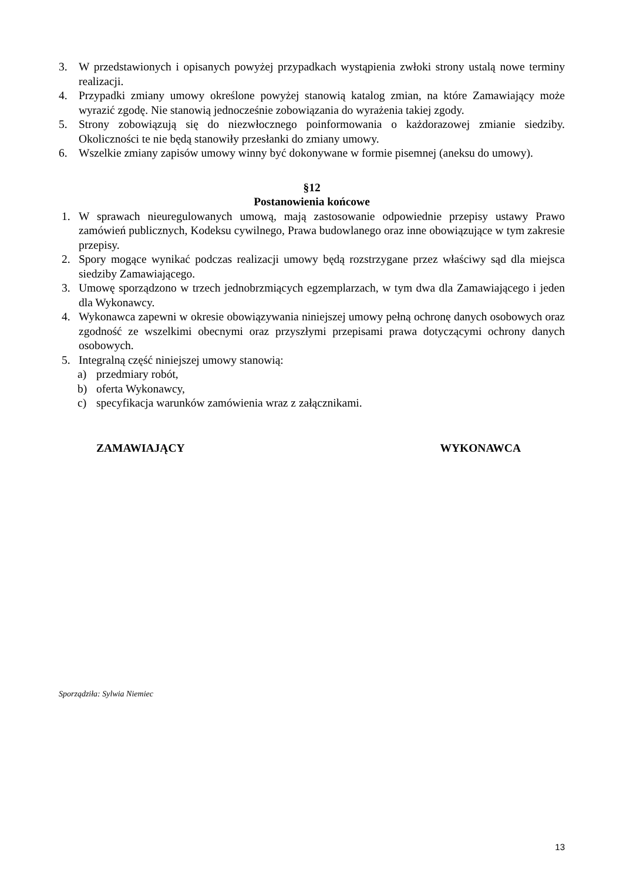3. W przedstawionych i opisanych powyżej przypadkach wystąpienia zwłoki strony ustalą nowe terminy realizacji.
4. Przypadki zmiany umowy określone powyżej stanowią katalog zmian, na które Zamawiający może wyrazić zgodę. Nie stanowią jednocześnie zobowiązania do wyrażenia takiej zgody.
5. Strony zobowiązują się do niezwłocznego poinformowania o każdorazowej zmianie siedziby. Okoliczności te nie będą stanowiły przesłanki do zmiany umowy.
6. Wszelkie zmiany zapisów umowy winny być dokonywane w formie pisemnej (aneksu do umowy).
§12
Postanowienia końcowe
1. W sprawach nieuregulowanych umową, mają zastosowanie odpowiednie przepisy ustawy Prawo zamówień publicznych, Kodeksu cywilnego, Prawa budowlanego oraz inne obowiązujące w tym zakresie przepisy.
2. Spory mogące wynikać podczas realizacji umowy będą rozstrzygane przez właściwy sąd dla miejsca siedziby Zamawiającego.
3. Umowę sporządzono w trzech jednobrzmiących egzemplarzach, w tym dwa dla Zamawiającego i jeden dla Wykonawcy.
4. Wykonawca zapewni w okresie obowiązywania niniejszej umowy pełną ochronę danych osobowych oraz zgodność ze wszelkimi obecnymi oraz przyszłymi przepisami prawa dotyczącymi ochrony danych osobowych.
5. Integralną część niniejszej umowy stanowią:
a) przedmiary robót,
b) oferta Wykonawcy,
c) specyfikacja warunków zamówienia wraz z załącznikami.
ZAMAWIAJĄCY WYKONAWCA
Sporządziła: Sylwia Niemiec
13